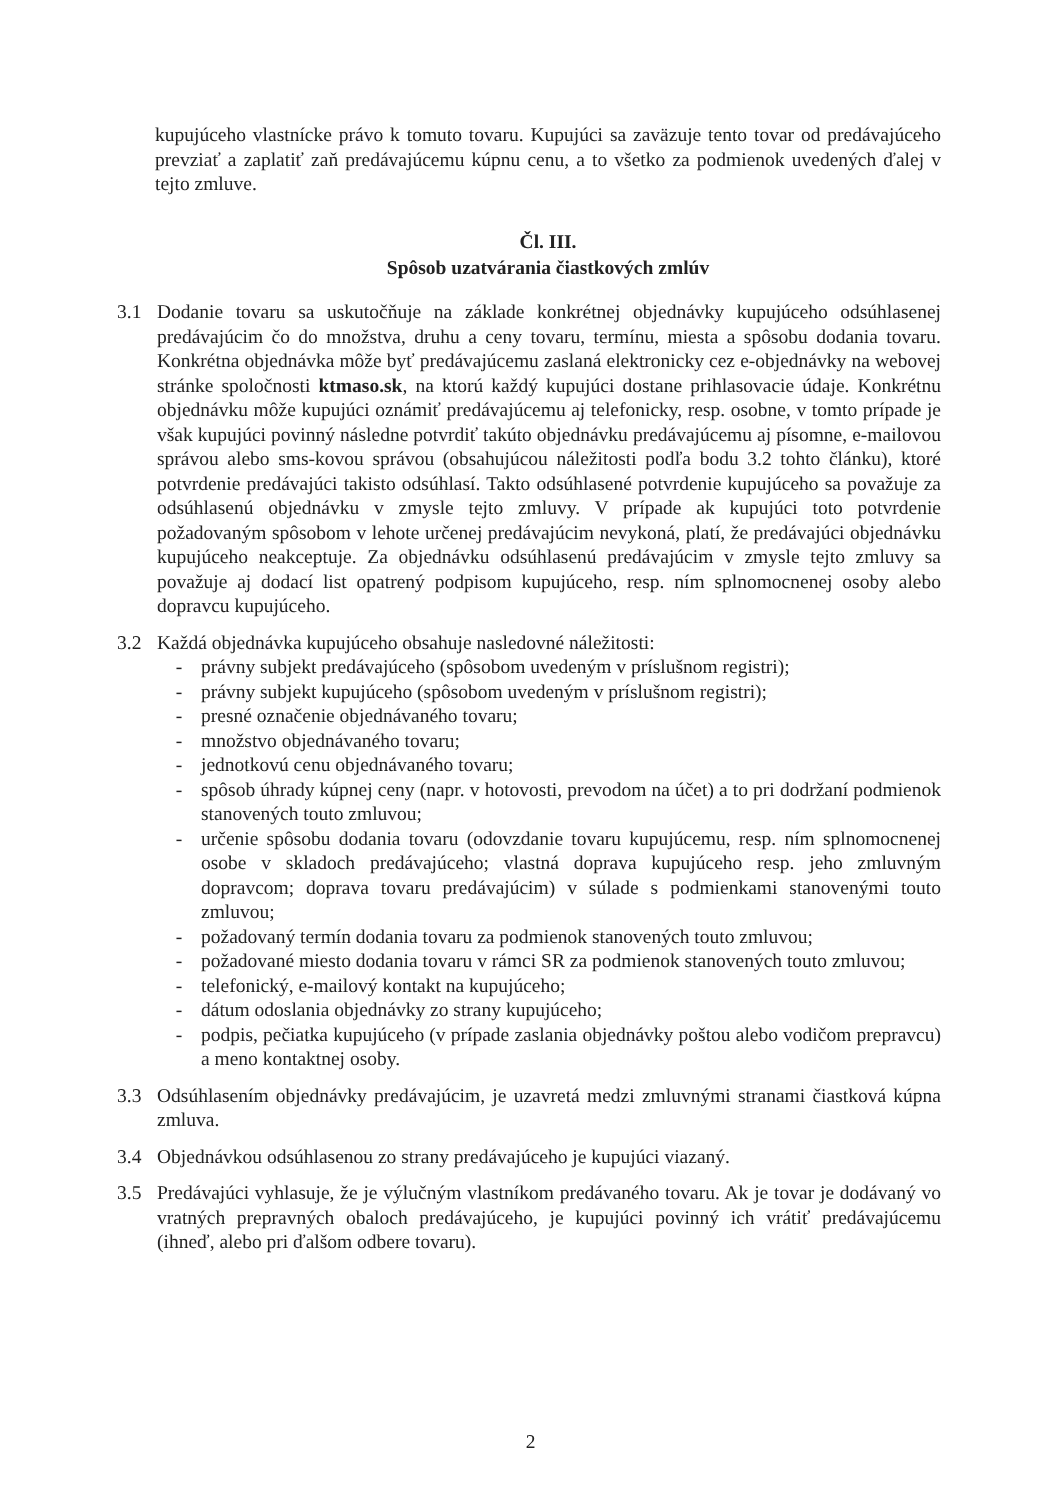kupujúceho vlastnícke právo k tomuto tovaru. Kupujúci sa zaväzuje tento tovar od predávajúceho prevziať a zaplatiť zaň predávajúcemu kúpnu cenu, a to všetko za podmienok uvedených ďalej v tejto zmluve.
Čl. III.
Spôsob uzatvárania čiastkových zmlúv
3.1 Dodanie tovaru sa uskutočňuje na základe konkrétnej objednávky kupujúceho odsúhlasenej predávajúcim čo do množstva, druhu a ceny tovaru, termínu, miesta a spôsobu dodania tovaru. Konkrétna objednávka môže byť predávajúcemu zaslaná elektronicky cez e-objednávky na webovej stránke spoločnosti ktmaso.sk, na ktorú každý kupujúci dostane prihlasovacie údaje. Konkrétnu objednávku môže kupujúci oznámiť predávajúcemu aj telefonicky, resp. osobne, v tomto prípade je však kupujúci povinný následne potvrdiť takúto objednávku predávajúcemu aj písomne, e-mailovou správou alebo sms-kovou správou (obsahujúcou náležitosti podľa bodu 3.2 tohto článku), ktoré potvrdenie predávajúci takisto odsúhlasí. Takto odsúhlasené potvrdenie kupujúceho sa považuje za odsúhlasenú objednávku v zmysle tejto zmluvy. V prípade ak kupujúci toto potvrdenie požadovaným spôsobom v lehote určenej predávajúcim nevykoná, platí, že predávajúci objednávku kupujúceho neakceptuje. Za objednávku odsúhlasenú predávajúcim v zmysle tejto zmluvy sa považuje aj dodací list opatrený podpisom kupujúceho, resp. ním splnomocnenej osoby alebo dopravcu kupujúceho.
3.2 Každá objednávka kupujúceho obsahuje nasledovné náležitosti:
- právny subjekt predávajúceho (spôsobom uvedeným v príslušnom registri);
- právny subjekt kupujúceho (spôsobom uvedeným v príslušnom registri);
- presné označenie objednávaného tovaru;
- množstvo objednávaného tovaru;
- jednotkovú cenu objednávaného tovaru;
- spôsob úhrady kúpnej ceny (napr. v hotovosti, prevodom na účet) a to pri dodržaní podmienok stanovených touto zmluvou;
- určenie spôsobu dodania tovaru (odovzdanie tovaru kupujúcemu, resp. ním splnomocnenej osobe v skladoch predávajúceho; vlastná doprava kupujúceho resp. jeho zmluvným dopravcom; doprava tovaru predávajúcim) v súlade s podmienkami stanovenými touto zmluvou;
- požadovaný termín dodania tovaru za podmienok stanovených touto zmluvou;
- požadované miesto dodania tovaru v rámci SR za podmienok stanovených touto zmluvou;
- telefonický, e-mailový kontakt na kupujúceho;
- dátum odoslania objednávky zo strany kupujúceho;
- podpis, pečiatka kupujúceho (v prípade zaslania objednávky poštou alebo vodičom prepravcu) a meno kontaktnej osoby.
3.3 Odsúhlasením objednávky predávajúcim, je uzavretá medzi zmluvnými stranami čiastková kúpna zmluva.
3.4 Objednávkou odsúhlasenou zo strany predávajúceho je kupujúci viazaný.
3.5 Predávajúci vyhlasuje, že je výlučným vlastníkom predávaného tovaru. Ak je tovar je dodávaný vo vratných prepravných obaloch predávajúceho, je kupujúci povinný ich vrátiť predávajúcemu (ihneď, alebo pri ďalšom odbere tovaru).
2